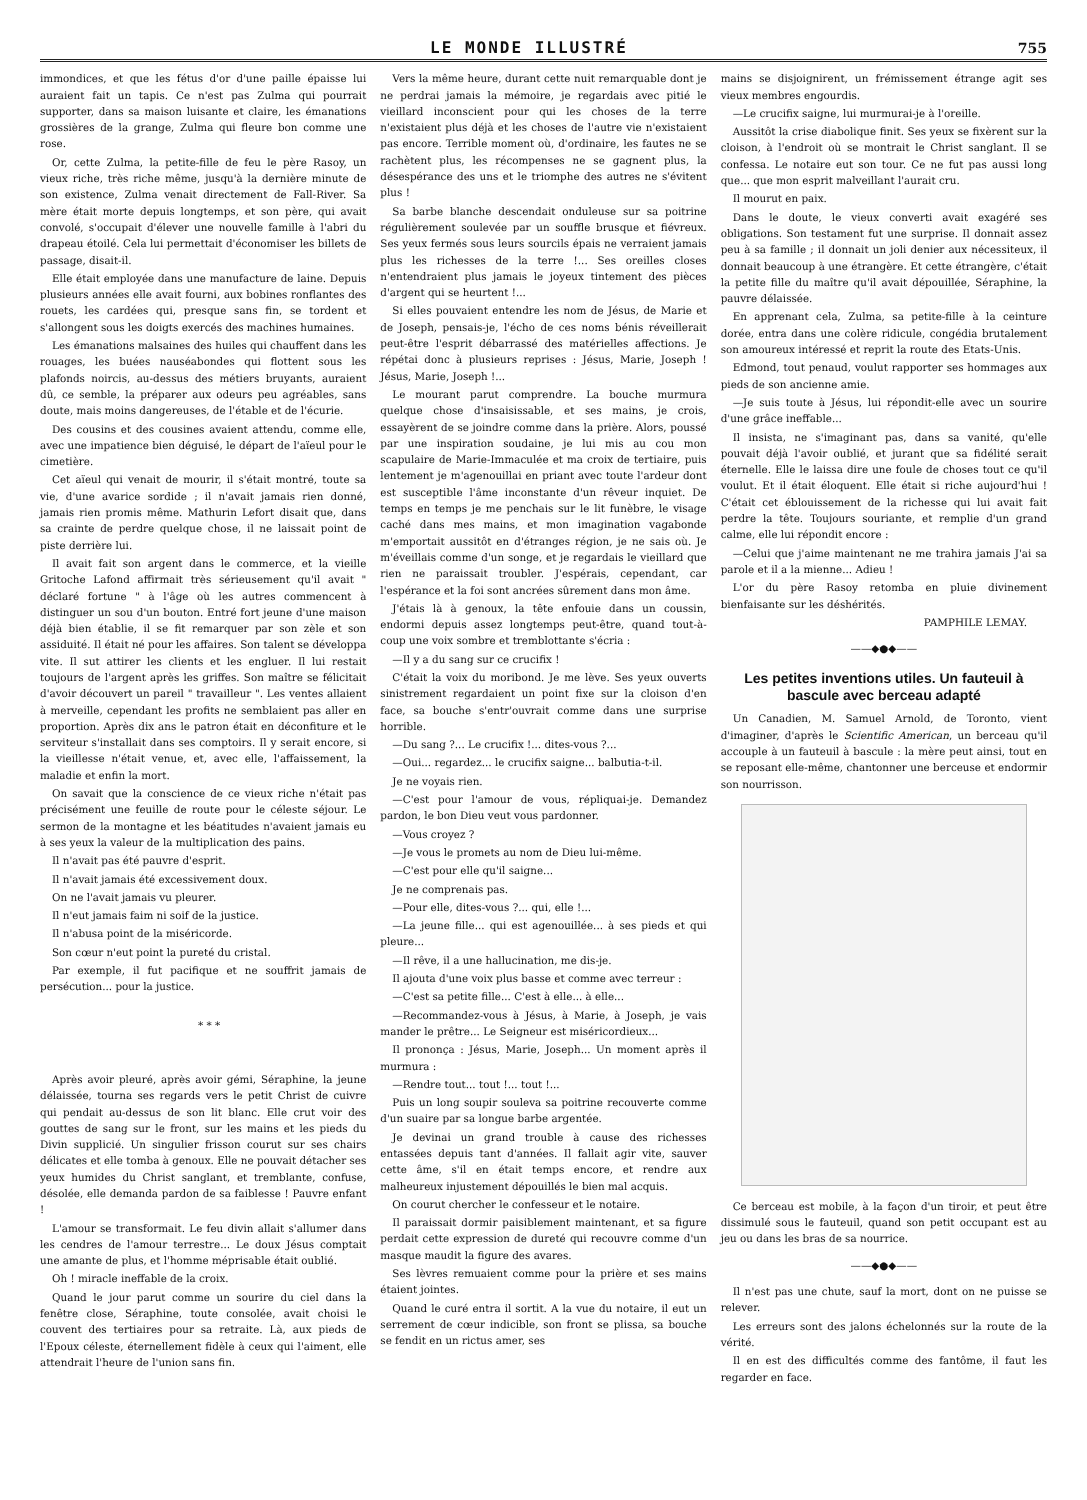LE MONDE ILLUSTRÉ 755
immondices, et que les fétus d'or d'une paille épaisse lui auraient fait un tapis. Ce n'est pas Zulma qui pourrait supporter, dans sa maison luisante et claire, les émanations grossières de la grange, Zulma qui fleure bon comme une rose.
Or, cette Zulma, la petite-fille de feu le père Rasoy, un vieux riche, très riche même, jusqu'à la dernière minute de son existence, Zulma venait directement de Fall-River. Sa mère était morte depuis longtemps, et son père, qui avait convolé, s'occupait d'élever une nouvelle famille à l'abri du drapeau étoilé. Cela lui permettait d'économiser les billets de passage, disait-il.
Elle était employée dans une manufacture de laine. Depuis plusieurs années elle avait fourni, aux bobines ronflantes des rouets, les cardées qui, presque sans fin, se tordent et s'allongent sous les doigts exercés des machines humaines.
Les émanations malsaines des huiles qui chauffent dans les rouages, les buées nauséabondes qui flottent sous les plafonds noircis, au-dessus des métiers bruyants, auraient dû, ce semble, la préparer aux odeurs peu agréables, sans doute, mais moins dangereuses, de l'étable et de l'écurie.
Des cousins et des cousines avaient attendu, comme elle, avec une impatience bien déguisé, le départ de l'aïeul pour le cimetière.
Cet aïeul qui venait de mourir, il s'était montré, toute sa vie, d'une avarice sordide ; il n'avait jamais rien donné, jamais rien promis même. Mathurin Lefort disait que, dans sa crainte de perdre quelque chose, il ne laissait point de piste derrière lui.
Il avait fait son argent dans le commerce, et la vieille Gritoche Lafond affirmait très sérieusement qu'il avait " déclaré fortune " à l'âge où les autres commencent à distinguer un sou d'un bouton. Entré fort jeune d'une maison déjà bien établie, il se fit remarquer par son zèle et son assiduité. Il était né pour les affaires. Son talent se développa vite. Il sut attirer les clients et les engluer. Il lui restait toujours de l'argent après les griffes. Son maître se félicitait d'avoir découvert un pareil " travailleur ". Les ventes allaient à merveille, cependant les profits ne semblaient pas aller en proportion. Après dix ans le patron était en déconfiture et le serviteur s'installait dans ses comptoirs. Il y serait encore, si la vieillesse n'était venue, et, avec elle, l'affaissement, la maladie et enfin la mort.
On savait que la conscience de ce vieux riche n'était pas précisément une feuille de route pour le céleste séjour. Le sermon de la montagne et les béatitudes n'avaient jamais eu à ses yeux la valeur de la multiplication des pains.
Il n'avait pas été pauvre d'esprit.
Il n'avait jamais été excessivement doux.
On ne l'avait jamais vu pleurer.
Il n'eut jamais faim ni soif de la justice.
Il n'abusa point de la miséricorde.
Son cœur n'eut point la pureté du cristal.
Par exemple, il fut pacifique et ne souffrit jamais de persécution... pour la justice.
* * *
Après avoir pleuré, après avoir gémi, Séraphine, la jeune délaissée, tourna ses regards vers le petit Christ de cuivre qui pendait au-dessus de son lit blanc. Elle crut voir des gouttes de sang sur le front, sur les mains et les pieds du Divin supplicié. Un singulier frisson courut sur ses chairs délicates et elle tomba à genoux. Elle ne pouvait détacher ses yeux humides du Christ sanglant, et tremblante, confuse, désolée, elle demanda pardon de sa faiblesse ! Pauvre enfant !
L'amour se transformait. Le feu divin allait s'allumer dans les cendres de l'amour terrestre... Le doux Jésus comptait une amante de plus, et l'homme méprisable était oublié.
Oh ! miracle ineffable de la croix.
Quand le jour parut comme un sourire du ciel dans la fenêtre close, Séraphine, toute consolée, avait choisi le couvent des tertiaires pour sa retraite. Là, aux pieds de l'Epoux céleste, éternellement fidèle à ceux qui l'aiment, elle attendrait l'heure de l'union sans fin.
Vers la même heure, durant cette nuit remarquable dont je ne perdrai jamais la mémoire, je regardais avec pitié le vieillard inconscient pour qui les choses de la terre n'existaient plus déjà et les choses de l'autre vie n'existaient pas encore. Terrible moment où, d'ordinaire, les fautes ne se rachètent plus, les récompenses ne se gagnent plus, la désespérance des uns et le triomphe des autres ne s'évitent plus !
Sa barbe blanche descendait onduleuse sur sa poitrine régulièrement soulevée par un souffle brusque et fiévreux. Ses yeux fermés sous leurs sourcils épais ne verraient jamais plus les richesses de la terre !... Ses oreilles closes n'entendraient plus jamais le joyeux tintement des pièces d'argent qui se heurtent !...
Si elles pouvaient entendre les nom de Jésus, de Marie et de Joseph, pensais-je, l'écho de ces noms bénis réveillerait peut-être l'esprit débarrassé des matérielles affections. Je répétai donc à plusieurs reprises : Jésus, Marie, Joseph ! Jésus, Marie, Joseph !...
Le mourant parut comprendre. La bouche murmura quelque chose d'insaisissable, et ses mains, je crois, essayèrent de se joindre comme dans la prière. Alors, poussé par une inspiration soudaine, je lui mis au cou mon scapulaire de Marie-Immaculée et ma croix de tertiaire, puis lentement je m'agenouillai en priant avec toute l'ardeur dont est susceptible l'âme inconstante d'un rêveur inquiet. De temps en temps je me penchais sur le lit funèbre, le visage caché dans mes mains, et mon imagination vagabonde m'emportait aussitôt en d'étranges région, je ne sais où. Je m'éveillais comme d'un songe, et je regardais le vieillard que rien ne paraissait troubler. J'espérais, cependant, car l'espérance et la foi sont ancrées sûrement dans mon âme.
J'étais là à genoux, la tête enfouie dans un coussin, endormi depuis assez longtemps peut-être, quand tout-à-coup une voix sombre et tremblottante s'écria :
—Il y a du sang sur ce crucifix !
C'était la voix du moribond. Je me lève. Ses yeux ouverts sinistrement regardaient un point fixe sur la cloison d'en face, sa bouche s'entr'ouvrait comme dans une surprise horrible.
—Du sang ?... Le crucifix !... dites-vous ?...
—Oui... regardez... le crucifix saigne... balbutia-t-il.
Je ne voyais rien.
—C'est pour l'amour de vous, répliquai-je. Demandez pardon, le bon Dieu veut vous pardonner.
—Vous croyez ?
—Je vous le promets au nom de Dieu lui-même.
—C'est pour elle qu'il saigne...
Je ne comprenais pas.
—Pour elle, dites-vous ?... qui, elle !...
—La jeune fille... qui est agenouillée... à ses pieds et qui pleure...
—Il rêve, il a une hallucination, me dis-je.
Il ajouta d'une voix plus basse et comme avec terreur :
—C'est sa petite fille... C'est à elle... à elle...
—Recommandez-vous à Jésus, à Marie, à Joseph, je vais mander le prêtre... Le Seigneur est miséricordieux...
Il prononça : Jésus, Marie, Joseph... Un moment après il murmura :
—Rendre tout... tout !... tout !...
Puis un long soupir souleva sa poitrine recouverte comme d'un suaire par sa longue barbe argentée.
Je devinai un grand trouble à cause des richesses entassées depuis tant d'années. Il fallait agir vite, sauver cette âme, s'il en était temps encore, et rendre aux malheureux injustement dépouillés le bien mal acquis.
On courut chercher le confesseur et le notaire.
Il paraissait dormir paisiblement maintenant, et sa figure perdait cette expression de dureté qui recouvre comme d'un masque maudit la figure des avares.
Ses lèvres remuaient comme pour la prière et ses mains étaient jointes.
Quand le curé entra il sortit. A la vue du notaire, il eut un serrement de cœur indicible, son front se plissa, sa bouche se fendit en un rictus amer, ses
mains se disjoignirent, un frémissement étrange agit ses vieux membres engourdis.
—Le crucifix saigne, lui murmurai-je à l'oreille.
Aussitôt la crise diabolique finit. Ses yeux se fixèrent sur la cloison, à l'endroit où se montrait le Christ sanglant. Il se confessa. Le notaire eut son tour. Ce ne fut pas aussi long que... que mon esprit malveillant l'aurait cru.
Il mourut en paix.
Dans le doute, le vieux converti avait exagéré ses obligations. Son testament fut une surprise. Il donnait assez peu à sa famille ; il donnait un joli denier aux nécessiteux, il donnait beaucoup à une étrangère. Et cette étrangère, c'était la petite fille du maître qu'il avait dépouillée, Séraphine, la pauvre délaissée.
En apprenant cela, Zulma, sa petite-fille à la ceinture dorée, entra dans une colère ridicule, congédia brutalement son amoureux intéressé et reprit la route des Etats-Unis.
Edmond, tout penaud, voulut rapporter ses hommages aux pieds de son ancienne amie.
—Je suis toute à Jésus, lui répondit-elle avec un sourire d'une grâce ineffable...
Il insista, ne s'imaginant pas, dans sa vanité, qu'elle pouvait déjà l'avoir oublié, et jurant que sa fidélité serait éternelle. Elle le laissa dire une foule de choses tout ce qu'il voulut. Et il était éloquent. Elle était si riche aujourd'hui ! C'était cet éblouissement de la richesse qui lui avait fait perdre la tête. Toujours souriante, et remplie d'un grand calme, elle lui répondit encore :
—Celui que j'aime maintenant ne me trahira jamais J'ai sa parole et il a la mienne... Adieu !
L'or du père Rasoy retomba en pluie divinement bienfaisante sur les déshérités.
PAMPHILE LEMAY.
——◆●◆——
Les petites inventions utiles. Un fauteuil à bascule avec berceau adapté
Un Canadien, M. Samuel Arnold, de Toronto, vient d'imaginer, d'après le Scientific American, un berceau qu'il accouple à un fauteuil à bascule : la mère peut ainsi, tout en se reposant elle-même, chantonner une berceuse et endormir son nourrisson.
Ce berceau est mobile, à la façon d'un tiroir, et peut être dissimulé sous le fauteuil, quand son petit occupant est au jeu ou dans les bras de sa nourrice.
——◆●◆——
Il n'est pas une chute, sauf la mort, dont on ne puisse se relever.
Les erreurs sont des jalons échelonnés sur la route de la vérité.
Il en est des difficultés comme des fantôme, il faut les regarder en face.